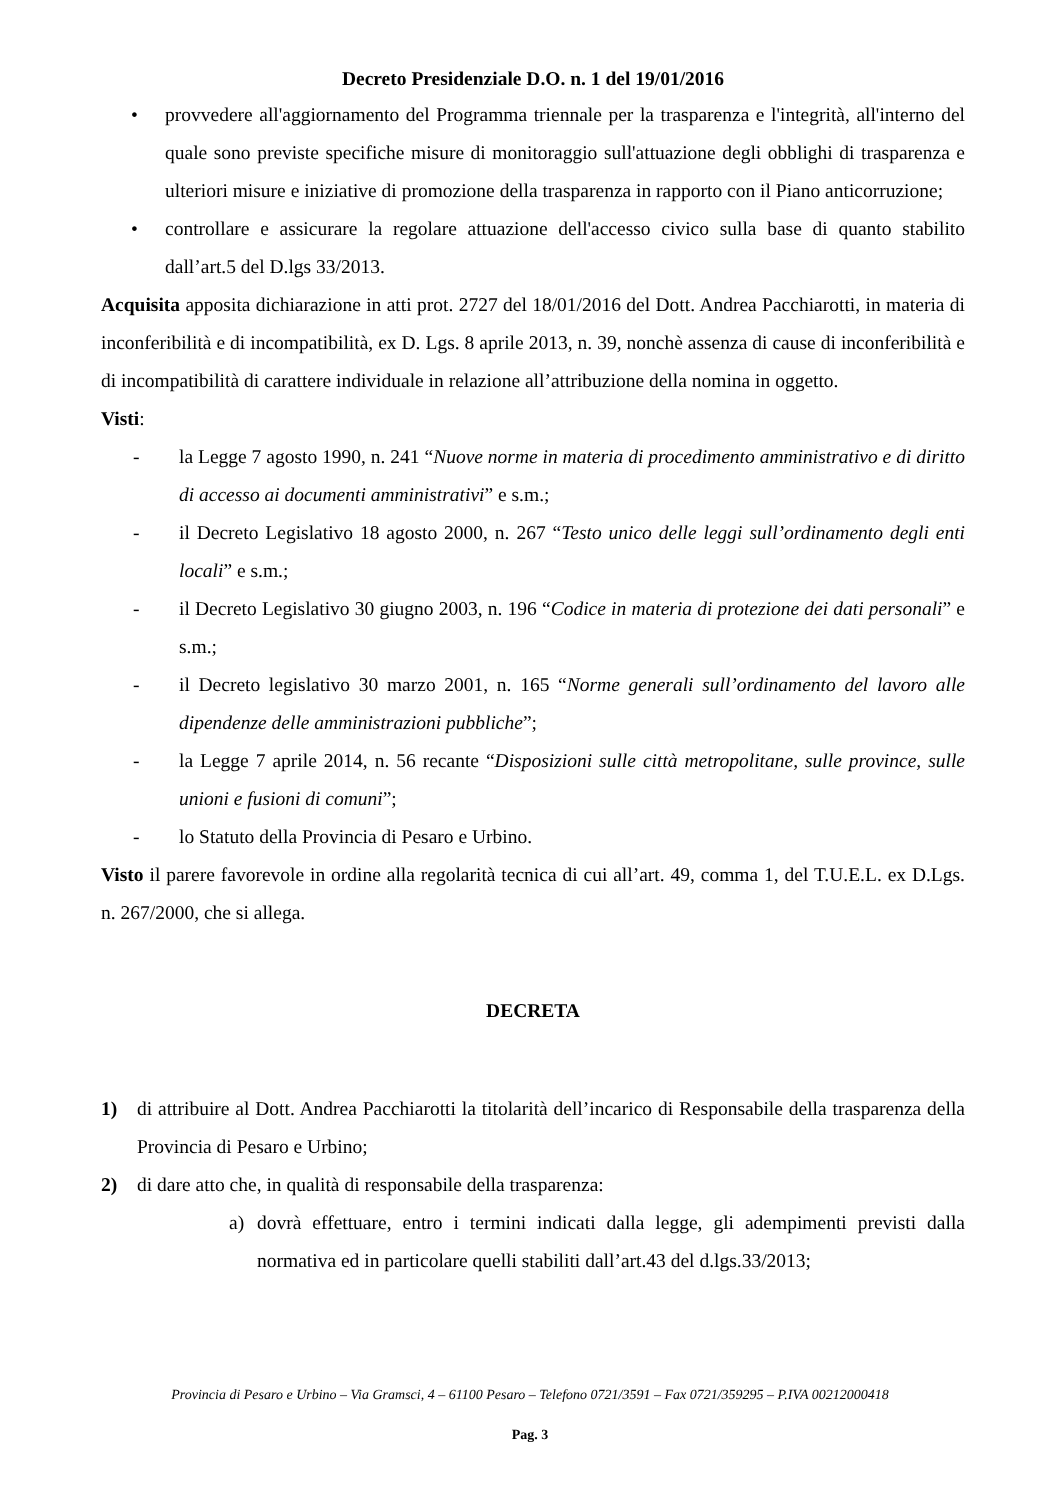Decreto Presidenziale D.O. n. 1 del 19/01/2016
• provvedere all'aggiornamento del Programma triennale per la trasparenza e l'integrità, all'interno del quale sono previste specifiche misure di monitoraggio sull'attuazione degli obblighi di trasparenza e ulteriori misure e iniziative di promozione della trasparenza in rapporto con il Piano anticorruzione;
• controllare e assicurare la regolare attuazione dell'accesso civico sulla base di quanto stabilito dall’art.5 del D.lgs 33/2013.
Acquisita apposita dichiarazione in atti prot. 2727 del 18/01/2016 del Dott. Andrea Pacchiarotti, in materia di inconferibilità e di incompatibilità, ex D. Lgs. 8 aprile 2013, n. 39, nonchè assenza di cause di inconferibilità e di incompatibilità di carattere individuale in relazione all’attribuzione della nomina in oggetto.
Visti:
- la Legge 7 agosto 1990, n. 241 “Nuove norme in materia di procedimento amministrativo e di diritto di accesso ai documenti amministrativi” e s.m.;
- il Decreto Legislativo 18 agosto 2000, n. 267 “Testo unico delle leggi sull’ordinamento degli enti locali” e s.m.;
- il Decreto Legislativo 30 giugno 2003, n. 196 “Codice in materia di protezione dei dati personali” e s.m.;
- il Decreto legislativo 30 marzo 2001, n. 165 “Norme generali sull’ordinamento del lavoro alle dipendenze delle amministrazioni pubbliche”;
- la Legge 7 aprile 2014, n. 56 recante “Disposizioni sulle città metropolitane, sulle province, sulle unioni e fusioni di comuni”;
- lo Statuto della Provincia di Pesaro e Urbino.
Visto il parere favorevole in ordine alla regolarità tecnica di cui all’art. 49, comma 1, del T.U.E.L. ex D.Lgs. n. 267/2000, che si allega.
DECRETA
1) di attribuire al Dott. Andrea Pacchiarotti la titolarità dell’incarico di Responsabile della trasparenza della Provincia di Pesaro e Urbino;
2) di dare atto che, in qualità di responsabile della trasparenza:
a) dovrà effettuare, entro i termini indicati dalla legge, gli adempimenti previsti dalla normativa ed in particolare quelli stabiliti dall’art.43 del d.lgs.33/2013;
Provincia di Pesaro e Urbino – Via Gramsci, 4 – 61100 Pesaro – Telefono 0721/3591 – Fax 0721/359295 – P.IVA 00212000418
Pag. 3